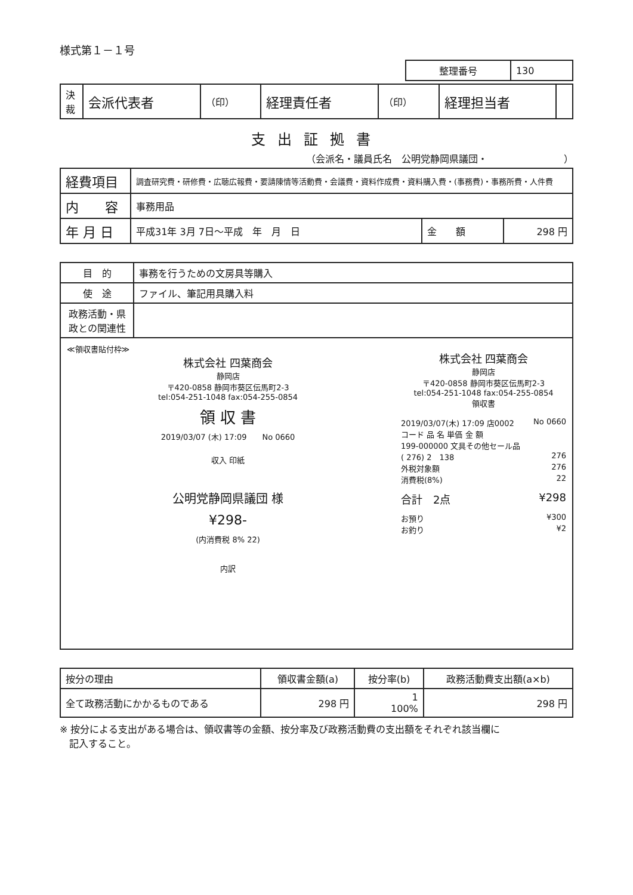様式第１－１号
| 整理番号 | 130 |
| 決裁 | 会派代表者 | （印） | 経理責任者 | （印） | 経理担当者 | |
支出証拠書
（会派名・議員氏名　公明党静岡県議団・　　　　　　　　）
| 経費項目 | 調査研究費・研修費・広聴広報費・要請陳情等活動費・会議費・資料作成費・資料購入費・(事務費)・事務所費・人件費 | | |
| 内 容 | 事務用品 | | |
| 年 月 日 | 平成31年 3月 7日～平成 年 月 日 | 金 額 | 298 円 |
| 目 的 | 事務を行うための文房具等購入 |
| 使 途 | ファイル、筆記用具購入料 |
| 政務活動・県政との関連性 | |
≪領収書貼付枠≫
株式会社 四葉商会
静岡店
〒420-0858 静岡市葵区伝馬町2-3
tel:054-251-1048 fax:054-255-0854
領 収 書
2019/03/07 (木) 17:09　　No 0660
収入 印紙
公明党静岡県議団 様
¥298-
(内消費税 8% 22)
内訳
株式会社 四葉商会
静岡店
〒420-0858 静岡市葵区伝馬町2-3
tel:054-251-1048 fax:054-255-0854
領収書
2019/03/07(木) 17:09 店0002 No 0660
コード 品 名 単価 金 額
199-000000 文具その他セール品
( 276) 2　138 276
外税対象額 276
消費税(8%) 22
合計　2点 ¥298
お預り ¥300
お釣り ¥2
| 按分の理由 | 領収書金額(a) | 按分率(b) | 政務活動費支出額(a×b) |
| 全て政務活動にかかるものである | 298 円 | 1 100% | 298 円 |
※ 按分による支出がある場合は、領収書等の金額、按分率及び政務活動費の支出額をそれぞれ該当欄に
　記入すること。